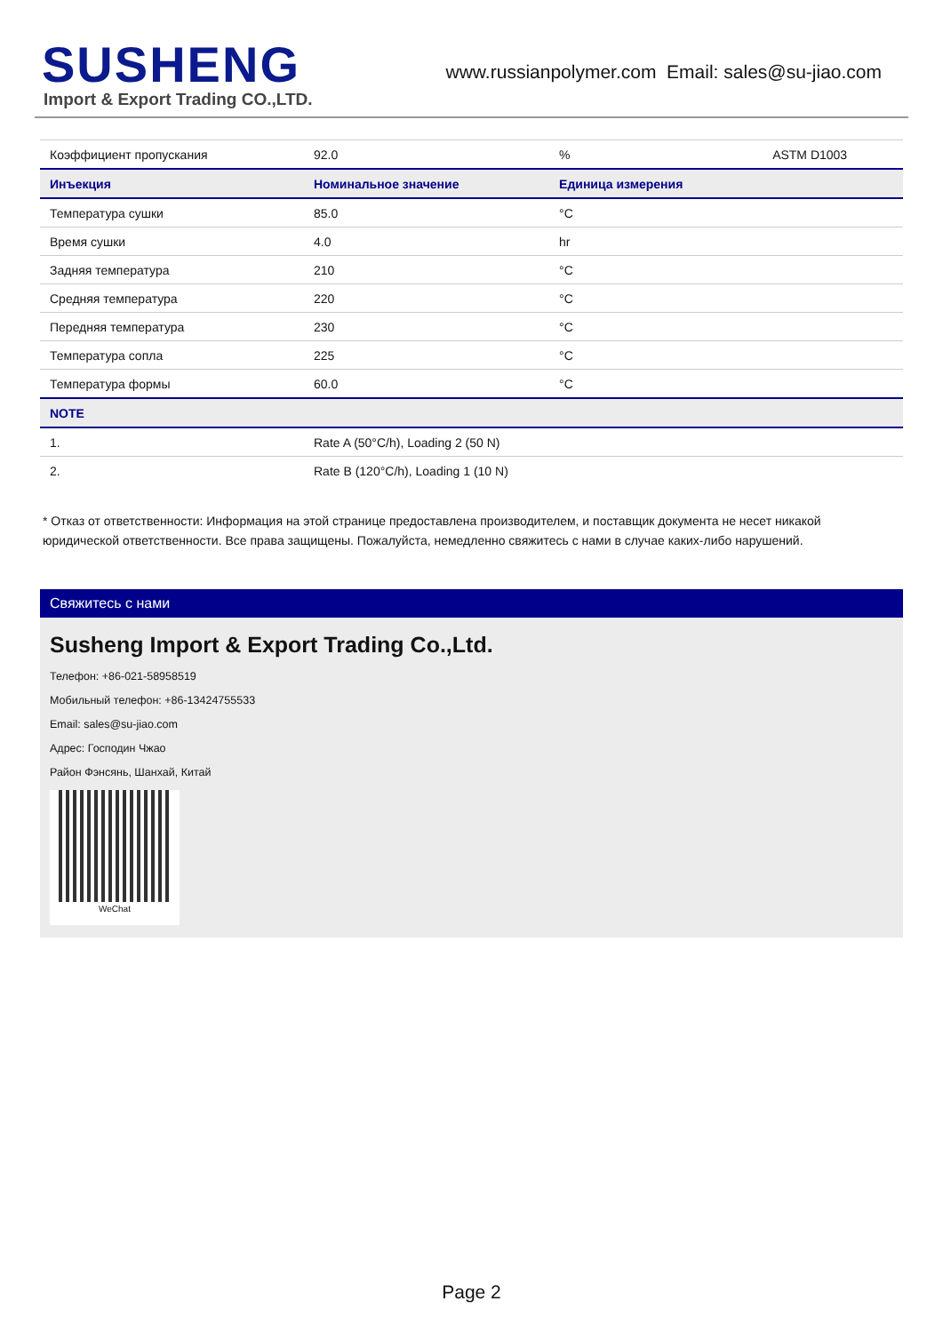SUSHENG
Import & Export Trading CO.,LTD.
www.russianpolymer.com Email: sales@su-jiao.com
| Коэффициент пропускания | 92.0 | % | ASTM D1003 |
| Инъекция | Номинальное значение | Единица измерения | |
| Температура сушки | 85.0 | °C | |
| Время сушки | 4.0 | hr | |
| Задняя температура | 210 | °C | |
| Средняя температура | 220 | °C | |
| Передняя температура | 230 | °C | |
| Температура сопла | 225 | °C | |
| Температура формы | 60.0 | °C | |
| NOTE | | | |
| 1. | Rate A (50°C/h), Loading 2 (50 N) | | |
| 2. | Rate B (120°C/h), Loading 1 (10 N) | | |
* Отказ от ответственности: Информация на этой странице предоставлена производителем, и поставщик документа не несет никакой юридической ответственности. Все права защищены. Пожалуйста, немедленно свяжитесь с нами в случае каких-либо нарушений.
Свяжитесь с нами
Susheng Import & Export Trading Co.,Ltd.
Телефон: +86-021-58958519
Мобильный телефон: +86-13424755533
Email: sales@su-jiao.com
Адрес: Господин Чжао
Район Фэнсянь, Шанхай, Китай
WeChat
Page 2